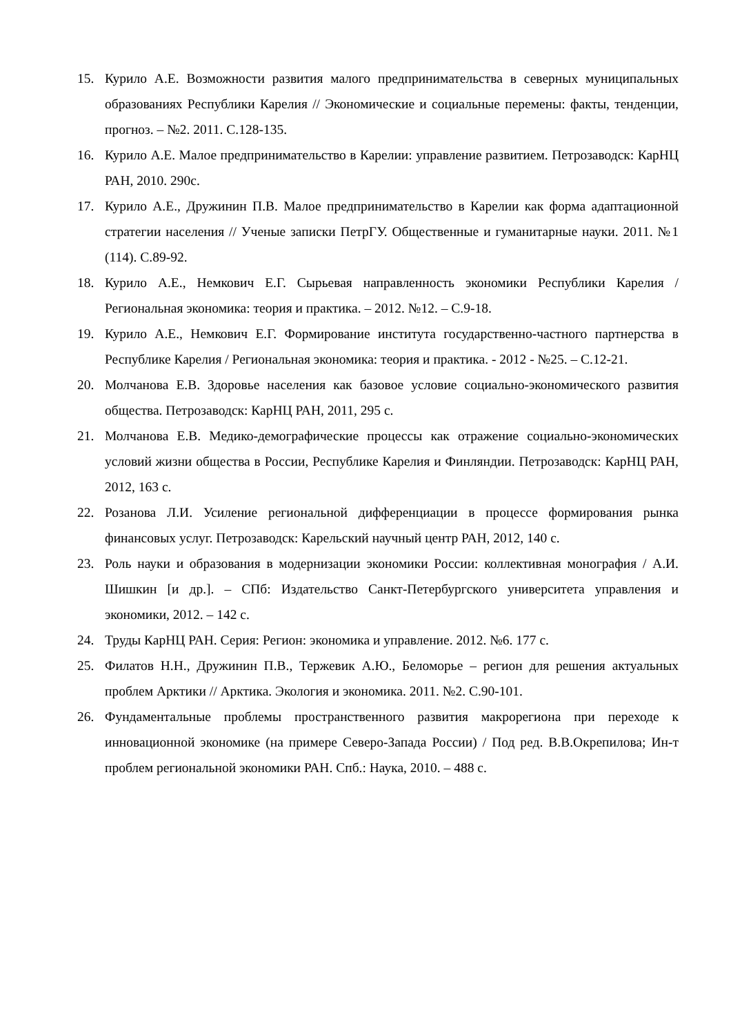15. Курило А.Е. Возможности развития малого предпринимательства в северных муниципальных образованиях Республики Карелия // Экономические и социальные перемены: факты, тенденции, прогноз. – №2. 2011. С.128-135.
16. Курило А.Е. Малое предпринимательство в Карелии: управление развитием. Петрозаводск: КарНЦ РАН, 2010. 290с.
17. Курило А.Е., Дружинин П.В. Малое предпринимательство в Карелии как форма адаптационной стратегии населения // Ученые записки ПетрГУ. Общественные и гуманитарные науки. 2011. №1 (114). С.89-92.
18. Курило А.Е., Немкович Е.Г. Сырьевая направленность экономики Республики Карелия / Региональная экономика: теория и практика. – 2012. №12. – С.9-18.
19. Курило А.Е., Немкович Е.Г. Формирование института государственно-частного партнерства в Республике Карелия / Региональная экономика: теория и практика. - 2012 - №25. – С.12-21.
20. Молчанова Е.В. Здоровье населения как базовое условие социально-экономического развития общества. Петрозаводск: КарНЦ РАН, 2011, 295 с.
21. Молчанова Е.В. Медико-демографические процессы как отражение социально-экономических условий жизни общества в России, Республике Карелия и Финляндии. Петрозаводск: КарНЦ РАН, 2012, 163 с.
22. Розанова Л.И. Усиление региональной дифференциации в процессе формирования рынка финансовых услуг. Петрозаводск: Карельский научный центр РАН, 2012, 140 с.
23. Роль науки и образования в модернизации экономики России: коллективная монография / А.И. Шишкин [и др.]. – СПб: Издательство Санкт-Петербургского университета управления и экономики, 2012. – 142 с.
24. Труды КарНЦ РАН. Серия: Регион: экономика и управление. 2012. №6. 177 с.
25. Филатов Н.Н., Дружинин П.В., Тержевик А.Ю., Беломорье – регион для решения актуальных проблем Арктики // Арктика. Экология и экономика. 2011. №2. С.90-101.
26. Фундаментальные проблемы пространственного развития макрорегиона при переходе к инновационной экономике (на примере Северо-Запада России) / Под ред. В.В.Окрепилова; Ин-т проблем региональной экономики РАН. Спб.: Наука, 2010. – 488 с.